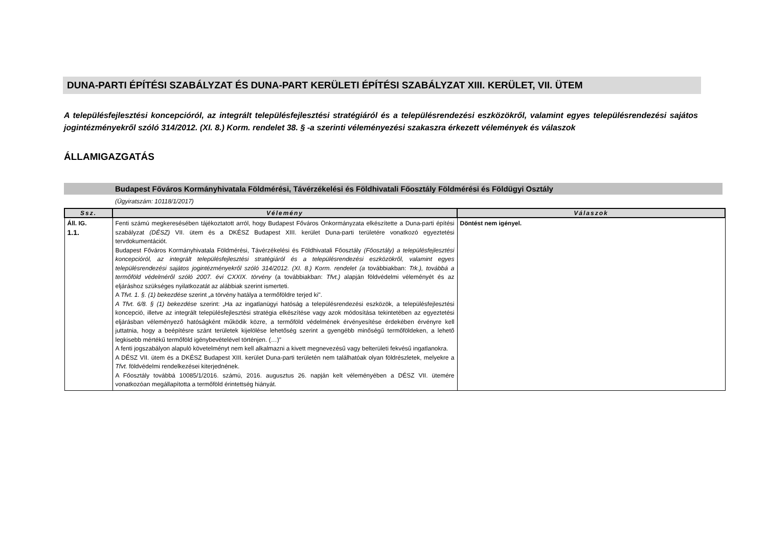DUNA-PARTI ÉPÍTÉSI SZABÁLYZAT ÉS DUNA-PART KERÜLETI ÉPÍTÉSI SZABÁLYZAT XIII. KERÜLET, VII. ÜTEM
A településfejlesztési koncepcióról, az integrált településfejlesztési stratégiáról és a településrendezési eszközökről, valamint egyes településrendezési sajátos jogintézményekről szóló 314/2012. (XI. 8.) Korm. rendelet 38. § -a szerinti véleményezési szakaszra érkezett vélemények és válaszok
ÁLLAMIGAZGATÁS
Budapest Főváros Kormányhivatala Földmérési, Távérzékelési és Földhivatali Főosztály Földmérési és Földügyi Osztály
(Ügyiratszám: 10118/1/2017)
| Ssz. | Vélemény | Válaszok |
| --- | --- | --- |
| Áll. IG. 1.1. | Fenti számú megkeresésében tájékoztatott arról, hogy Budapest Főváros Önkormányzata elkészítette a Duna-parti építési szabályzat (DÉSZ) VII. ütem és a DKÉSZ Budapest XIII. kerület Duna-parti területére vonatkozó egyeztetési tervdokumentációt. Budapest Főváros Kormányhivatala Földmérési, Távérzékelési és Földhivatali Főosztály (Főosztály) a településfejlesztési koncepcióról, az integrált településfejlesztési stratégiáról és a településrendezési eszközökről, valamint egyes településrendezési sajátos jogintézményekről szóló 314/2012. (XI. 8.) Korm. rendelet (a továbbiakban: Trk.), továbbá a termőföld védelméről szóló 2007. évi CXXIX. törvény (a továbbiakban: Tfvt.) alapján földvédelmi véleményét és az eljáráshoz szükséges nyilatkozatát az alábbiak szerint ismerteti. A Tfvt. 1. §. (1) bekezdése szerint „a törvény hatálya a termőföldre terjed ki". A Tfvt. 6/8. § (1) bekezdése szerint: „Ha az ingatlanügyi hatóság a településrendezési eszközök, a településfejlesztési koncepció, illetve az integrált településfejlesztési stratégia elkészítése vagy azok módosítása tekintetében az egyeztetési eljárásban véleményező hatóságként működik közre, a termőföld védelmének érvényesítése érdekében érvényre kell juttatnia, hogy a beépítésre szánt területek kijelölése lehetőség szerint a gyengébb minőségű termőföldeken, a lehető legkisebb mértékű termőföld igénybevételével történjen. (…)" A fenti jogszabályon alapuló követelményt nem kell alkalmazni a kivett megnevezésű vagy belterületi fekvésű ingatlanokra. A DÉSZ VII. ütem és a DKÉSZ Budapest XIII. kerület Duna-parti területén nem találhatóak olyan földrészletek, melyekre a Tfvt. földvédelmi rendelkezései kiterjednének. A Főosztály továbbá 10085/1/2016. számú, 2016. augusztus 26. napján kelt véleményében a DÉSZ VII. ütemére vonatkozóan megállapította a termőföld érintettség hiányát. | Döntést nem igényel. |